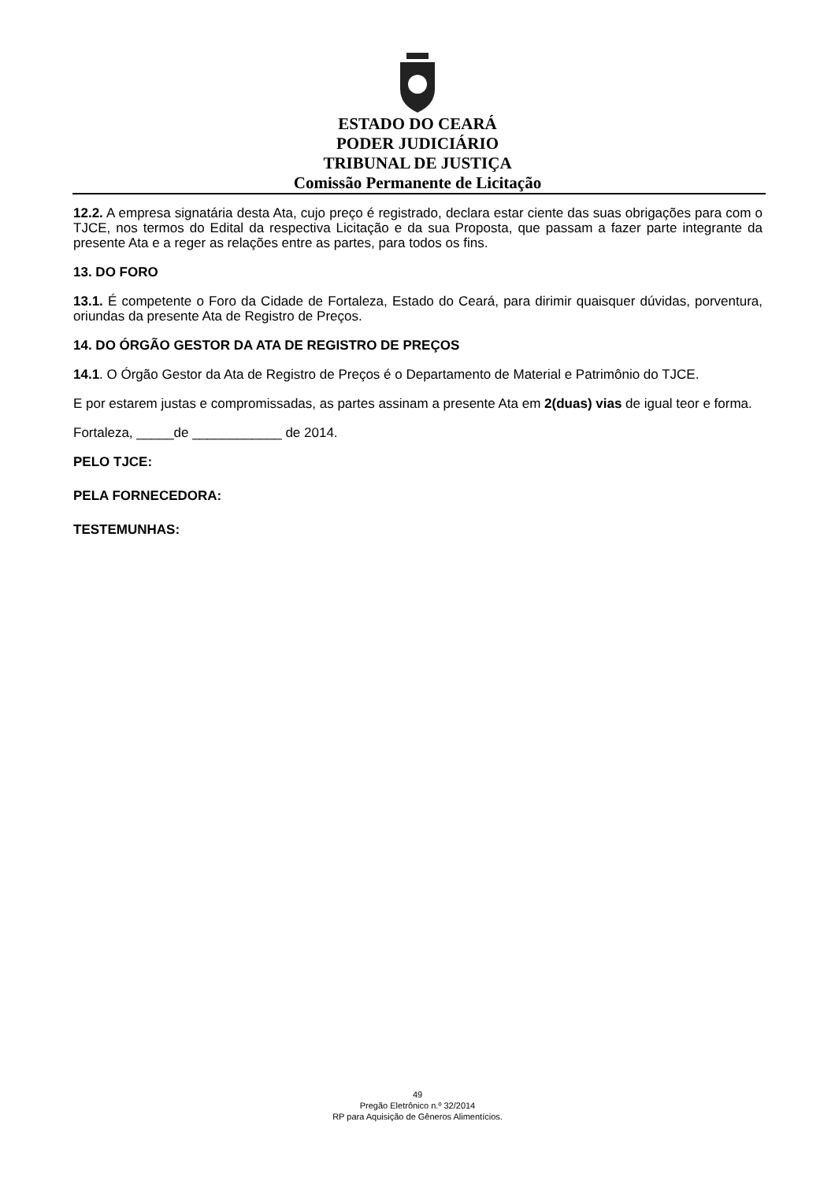ESTADO DO CEARÁ
PODER JUDICIÁRIO
TRIBUNAL DE JUSTIÇA
Comissão Permanente de Licitação
12.2. A empresa signatária desta Ata, cujo preço é registrado, declara estar ciente das suas obrigações para com o TJCE, nos termos do Edital da respectiva Licitação e da sua Proposta, que passam a fazer parte integrante da presente Ata e a reger as relações entre as partes, para todos os fins.
13. DO FORO
13.1. É competente o Foro da Cidade de Fortaleza, Estado do Ceará, para dirimir quaisquer dúvidas, porventura, oriundas da presente Ata de Registro de Preços.
14. DO ÓRGÃO GESTOR DA ATA DE REGISTRO DE PREÇOS
14.1. O Órgão Gestor da Ata de Registro de Preços é o Departamento de Material e Patrimônio do TJCE.
E por estarem justas e compromissadas, as partes assinam a presente Ata em 2(duas) vias de igual teor e forma.
Fortaleza, _____de ____________ de 2014.
PELO TJCE:
PELA FORNECEDORA:
TESTEMUNHAS:
49
Pregão Eletrônico n.º 32/2014
RP para Aquisição de Gêneros Alimentícios.